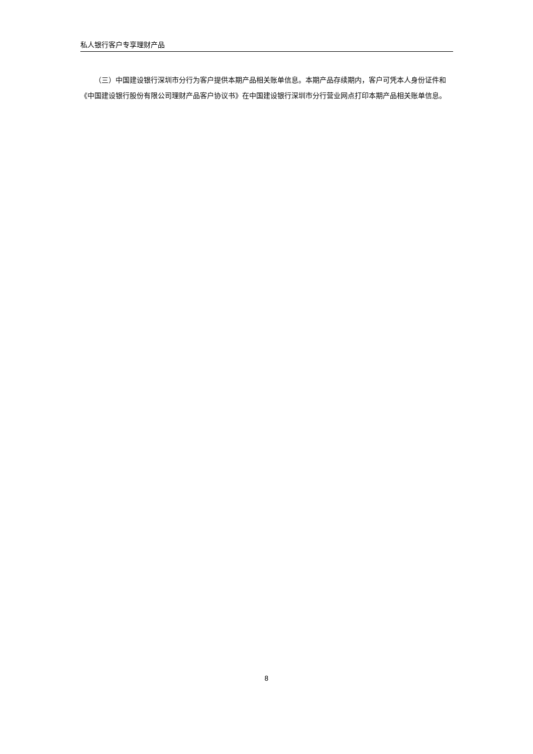私人银行客户专享理财产品
（三）中国建设银行深圳市分行为客户提供本期产品相关账单信息。本期产品存续期内，客户可凭本人身份证件和《中国建设银行股份有限公司理财产品客户协议书》在中国建设银行深圳市分行营业网点打印本期产品相关账单信息。
8